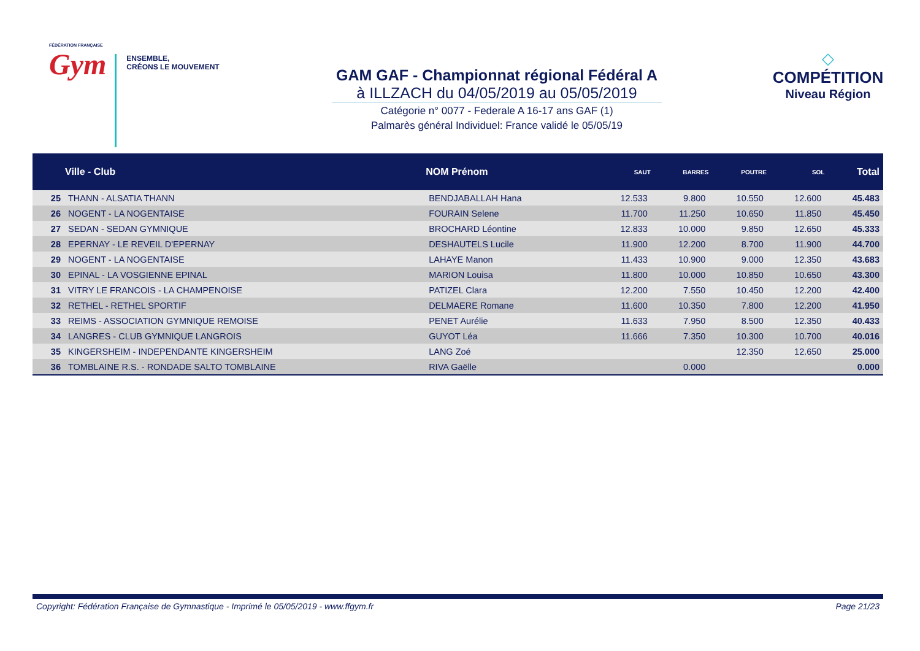FÉDÉRATION FRANÇAISE
Gym
ENSEMBLE,
CRÉONS LE MOUVEMENT
GAM GAF - Championnat régional Fédéral A
à ILLZACH du 04/05/2019 au 05/05/2019
Catégorie n° 0077 - Federale A 16-17 ans GAF (1)
Palmarès général Individuel: France validé le 05/05/19
◇
COMPÉTITION
Niveau Région
| | Ville - Club | NOM Prénom | SAUT | BARRES | POUTRE | SOL | Total |
| --- | --- | --- | --- | --- | --- | --- | --- |
| 25 | THANN - ALSATIA THANN | BENDJABALLAH Hana | 12.533 | 9.800 | 10.550 | 12.600 | 45.483 |
| 26 | NOGENT - LA NOGENTAISE | FOURAIN Selene | 11.700 | 11.250 | 10.650 | 11.850 | 45.450 |
| 27 | SEDAN - SEDAN GYMNIQUE | BROCHARD Léontine | 12.833 | 10.000 | 9.850 | 12.650 | 45.333 |
| 28 | EPERNAY - LE REVEIL D'EPERNAY | DESHAUTELS Lucile | 11.900 | 12.200 | 8.700 | 11.900 | 44.700 |
| 29 | NOGENT - LA NOGENTAISE | LAHAYE Manon | 11.433 | 10.900 | 9.000 | 12.350 | 43.683 |
| 30 | EPINAL - LA VOSGIENNE EPINAL | MARION Louisa | 11.800 | 10.000 | 10.850 | 10.650 | 43.300 |
| 31 | VITRY LE FRANCOIS - LA CHAMPENOISE | PATIZEL Clara | 12.200 | 7.550 | 10.450 | 12.200 | 42.400 |
| 32 | RETHEL - RETHEL SPORTIF | DELMAERE Romane | 11.600 | 10.350 | 7.800 | 12.200 | 41.950 |
| 33 | REIMS - ASSOCIATION GYMNIQUE REMOISE | PENET Aurélie | 11.633 | 7.950 | 8.500 | 12.350 | 40.433 |
| 34 | LANGRES - CLUB GYMNIQUE LANGROIS | GUYOT Léa | 11.666 | 7.350 | 10.300 | 10.700 | 40.016 |
| 35 | KINGERSHEIM - INDEPENDANTE KINGERSHEIM | LANG Zoé | | | 12.350 | 12.650 | 25.000 |
| 36 | TOMBLAINE R.S. - RONDADE SALTO TOMBLAINE | RIVA Gaëlle | | 0.000 | | | 0.000 |
Copyright: Fédération Française de Gymnastique - Imprimé le 05/05/2019 - www.ffgym.fr Page 21/23